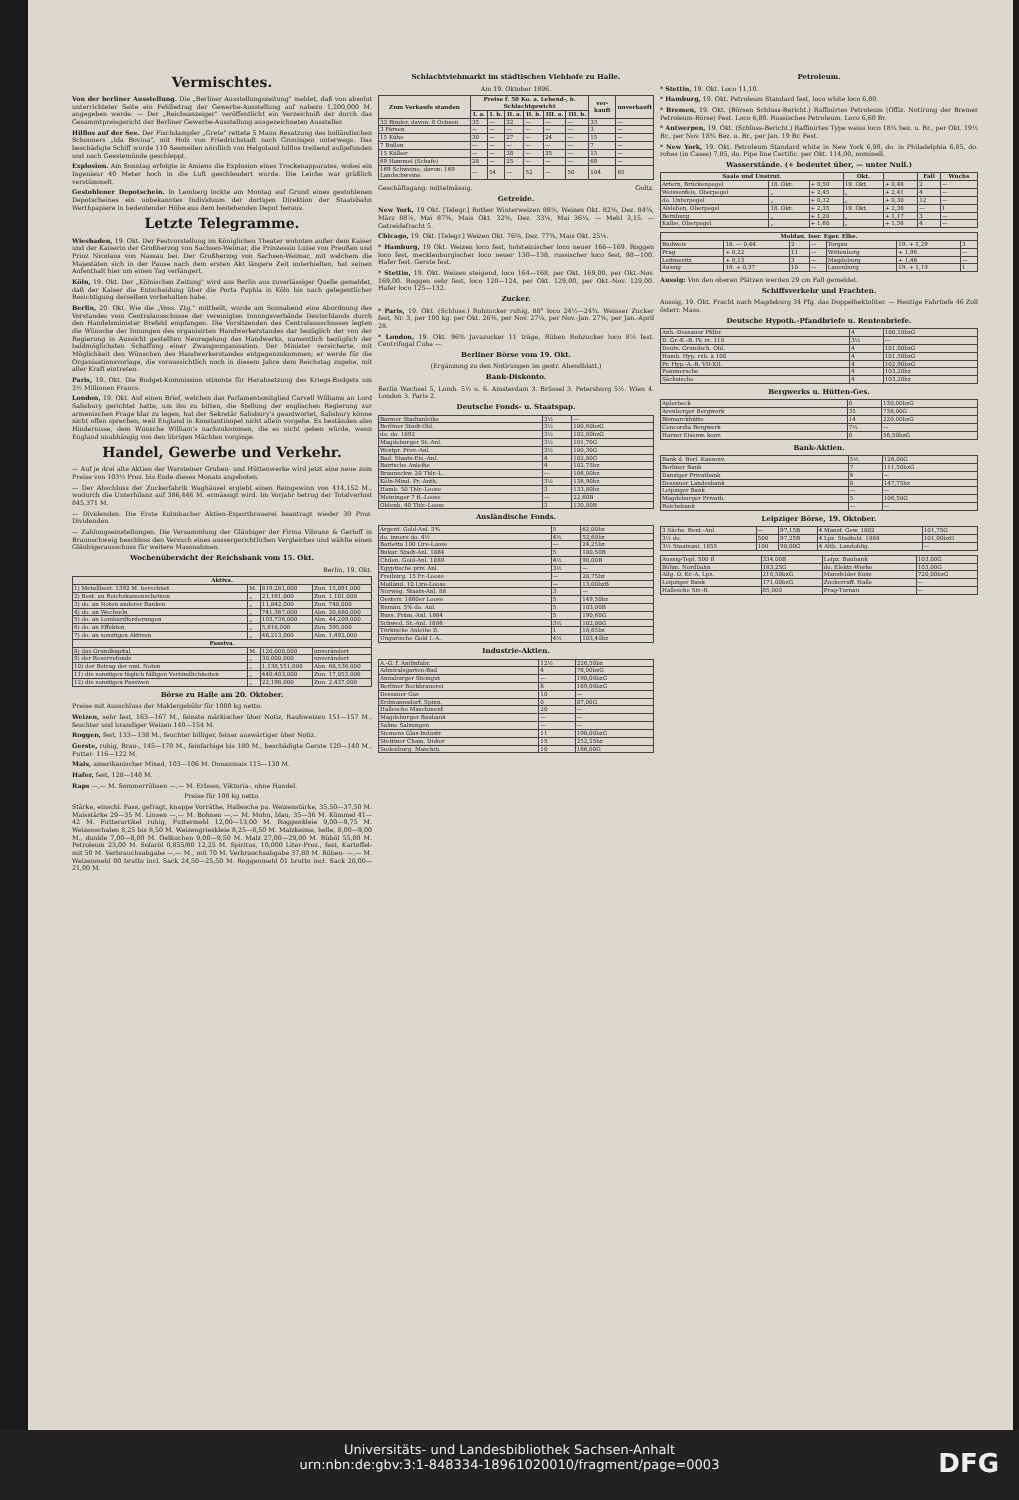Vermischtes.
Von der berliner Ausstellung. Die „Berliner Ausstellungszeitung" meldet, daß von absolut unterrichteter Seite ein Fehlbetrag der Gewerbe-Ausstellung auf nahezu 1,200,000 M. angegeben werde. — Der „Reichsanzeiger" veröffentlicht ein Verzeichniß der durch das Gesammtpreisgericht der Berliner Gewerbe-Ausstellung ausgezeichneten Aussteller.
Hilflos auf der See. Der Fischdampfer „Grete" rettete 5 Mann Besatzung des holländischen Schooners „Ida Bovina", mit Holz von Friedrichstadt nach Groningen unterwegs. Das beschädigte Schiff wurde 110 Seemeilen nördlich von Helgoland hilflos treibend aufgefunden und nach Geestemünde geschleppt.
Explosion. Am Sonntag erfolgte in Amiens die Explosion eines Trockenapparates, wobei ein Ingenieur 40 Meter hoch in die Luft geschleudert wurde. Die Leiche war gräßlich verstümmelt.
Gestohlener Depotschein. In Lemberg lockte am Montag auf Grund eines gestohlenen Depotscheines ein unbekanntes Individuum der dortigen Direktion der Staatsbahn Werthpapiere in bedeutender Höhe aus dem bestehenden Depot heraus.
Letzte Telegramme.
Wiesbaden, 19. Okt. Der Festvorstellung im Königlichen Theater wohnten außer dem Kaiser und der Kaiserin der Großherzog von Sachsen-Weimar, die Prinzessin Luise von Preußen und Prinz Nicolaus von Nassau bei. Der Großherzog von Sachsen-Weimar, mit welchem die Majestäten sich in der Pause nach dem ersten Akt längere Zeit unterhielten, hat seinen Aufenthalt hier um einen Tag verlängert.
Köln, 19. Okt. Der „Kölnischen Zeitung" wird aus Berlin aus zuverlässiger Quelle gemeldet, daß der Kaiser die Entscheidung über die Porta Paphia in Köln bis nach gelegentlicher Besichtigung derselben vorbehalten habe.
Berlin, 20. Okt. Wie die „Voss. Ztg." mittheilt, wurde am Sonnabend eine Abordnung des Vorstandes vom Centralausschusse der vereinigten Innungsverbände Deutschlands durch den Handelsminister Brefeld empfangen. Die Vorsitzenden des Centralausschusses legten die Wünsche der Innungen des organisirten Handwerkerstandes dar bezüglich der von der Regierung in Aussicht gestellten Neuregelung des Handwerks, namentlich bezüglich der baldmöglichsten Schaffung einer Zwangsorganisation. Der Minister versicherte, mit Möglichkeit den Wünschen des Handwerkerstandes entgegenzukommen; er werde für die Organisationsvorlage, die voraussichtlich noch in diesem Jahre dem Reichstag zugehe, mit aller Kraft eintreten.
Paris, 19. Okt. Die Budget-Kommission stimmte für Herabsetzung des Kriegs-Budgets um 3½ Millionen Francs.
London, 19. Okt. Auf einen Brief, welchen das Parlamentsmitglied Carvell Williams an Lord Salisbury gerichtet hatte, um ihn zu bitten, die Stellung der englischen Regierung zur armenischen Frage klar zu legen, hat der Sekretär Salisbury's geantwortet, Salisbury könne nicht offen sprechen, weil England in Konstantinopel nicht allein vorgehe. Es beständen also Hindernisse, dem Wunsche William's nachzukommen, die es nicht geben würde, wenn England unabhängig von den übrigen Mächten vorginge.
Handel, Gewerbe und Verkehr.
— Auf je drei alte Aktien der Warsteiner Gruben- und Hüttenwerke wird jetzt eine neue zum Preise von 103½ Proz. bis Ende dieses Monats angeboten.
— Der Abschluss der Zuckerfabrik Waghäusel ergiebt einen Reingewinn von 414,152 M., wodurch die Unterbilanz auf 386,446 M. ermässigt wird. Im Vorjahr betrug der Totalverlust 845,371 M.
— Dividenden. Die Erste Kulmbacher Aktien-Exportbrauerei beantragt wieder 30 Proz. Dividenden.
— Zahlungseinstellungen. Die Versammlung der Gläubiger der Firma Vibrans & Gerloff in Braunschweig beschloss den Versuch eines aussergerichtlichen Vergleiches und wählte einen Gläubigerausschuss für weitere Massnahmen.
Wochenübersicht der Reichsbank vom 15. Okt.
Berlin, 19. Okt.
| Aktiva. | | | |
| --- | --- | --- | --- |
| 1) Metallbest. 1392 M. berechnet | M. | 819,281,000 | Zun. 15,091,000 |
| 2) Best. an Reichskassenscheinen | „ | 21,161,000 | Zun. 1,101,000 |
| 3) do. an Noten anderer Banken | „ | 11,842,000 | Zun. 748,000 |
| 4) do. an Wechseln | „ | 741,367,000 | Abn. 20,680,000 |
| 5) do. an Lombardforderungen | „ | 103,736,000 | Abn. 44,209,000 |
| 6) do. an Effekten | „ | 5,618,000 | Zun. 395,000 |
| 7) do. an sonstigen Aktiven | „ | 48,213,000 | Abn. 1,492,000 |
| Passiva. | | | |
| 8) das Grundkapital | M. | 120,000,000 | unverändert |
| 9) der Reservefonds | „ | 30,000,000 | unverändert |
| 10) der Betrag der uml. Noten | „ | 1,138,551,000 | Abn. 68,536,000 |
| 11) die sonstigen täglich fälligen Verbindlichkeiten | „ | 440,403,000 | Zun. 17,053,000 |
| 12) die sonstigen Passiven | „ | 22,198,000 | Zun. 2,437,000 |
Börse zu Halle am 20. Oktober.
Preise mit Ausschluss der Maklergebühr für 1000 kg netto.
Weizen, sehr fest, 163—167 M., feinste märkischer über Notiz, Rauhweizen 151—157 M., feuchter und brandiger Weizen 140—154 M.
Roggen, fest, 133—138 M., feuchter billiger, feiner auswärtiger über Notiz.
Gerste, ruhig, Brau-, 145—170 M., feinfarbige bis 180 M., beschädigte Gerste 120—140 M., Futter- 116—122 M.
Mais, amerikanischer Mixed, 103—106 M. Donaumais 115—130 M.
Hafer, fest, 128—148 M.
Raps —,— M. Sommerrübsen —,— M. Erbsen, Viktoria-, ohne Handel.
Preise für 100 kg netto.
Stärke, einschl. Fass, gefragt, knappe Vorräthe, Hallesche pa. Weizenstärke, 35,50—37,50 M. Maisstärke 29—35 M. Linsen —,— M. Bohnen —,— M. Mohn, blau, 35—36 M. Kümmel 41—42 M. Futterartikel ruhig, Futtermehl 12,00—13,00 M. Roggenkleie 9,00—9,75 M. Weizenschalen 8,25 bis 8,50 M. Weizengrieskleie 8,25—8,50 M. Malzkeime, helle, 8,00—9,00 M., dunkle 7,00—8,00 M. Oelkuchen 9,00—9,50 M. Malz 27,00—29,00 M. Rüböl 55,00 M. Petroleum 23,00 M. Solaröl 0,855/80 12,25 M. Spiritus, 10,000 Liter-Proz., fest, Kartoffel- mit 50 M. Verbrauchsabgabe —,— M., mit 70 M. Verbrauchsabgabe 37,80 M. Rüben- —,— M. Weizenmehl 00 brutto incl. Sack 24,50—25,50 M. Roggenmehl 01 brutto incl. Sack 20,00—21,00 M.
Schlachtviehmarkt im städtischen Viehhofe zu Halle.
Am 19. Oktober 1896.
| Zum Verkaufe standen | Preise f. 50 Ko. a. Lebend-, b. Schlachtgewicht | | | | | | ver-kauft | unverkauft |
| --- | --- | --- | --- | --- | --- | --- | --- | --- |
| | I. a. | I. b. | II. a. | II. b. | III. a. | III. b. | | |
| 33 Rinder, davon: 8 Ochsen | 35 | — | 32 | — | — | — | 33 | — |
| 3 Färsen | — | — | — | — | — | — | 3 | — |
| 15 Kühe | 30 | — | 27 | — | 24 | — | 15 | — |
| 7 Bullen | — | — | — | — | — | — | 7 | — |
| 15 Kälber | — | — | 38 | — | 35 | — | 15 | — |
| 69 Hammel (Schafe) | 28 | — | 25 | — | — | — | 69 | — |
| 169 Schweine, davon: 169 Landschweine | — | 54 | — | 52 | — | 50 | 104 | 65 |
Geschäftsgang: mittelmässig. Goltz.
Getreide.
New York, 19 Okt. [Telegr.] Rother Winterweizen 88⅛, Weizen Okt. 82⅛, Dez. 84⅝, März 88⅞, Mai 87⅜, Mais Okt. 32⅝, Dez. 33⅛, Mai 36¼. — Mehl 3,15. — Getreidefracht 5.
Chicago, 19. Okt. [Telegr.] Weizen Okt. 76⅝, Dez. 77⅜, Mais Okt. 25⅛.
* Hamburg, 19 Okt. Weizen loco fest, holsteinischer loco neuer 166—169. Roggen loco fest, mecklenburgischer loco neuer 130—138, russischer loco fest, 98—100. Hafer fest. Gerste fest.
* Stettin, 19. Okt. Weizen steigend, loco 164—168, per Okt. 169,00, per Okt.-Nov. 169,00. Roggen sehr fest, loco 120—124, per Okt. 129,00, per Okt.-Nov. 129,00. Hafer loco 125—132.
Zucker.
* Paris, 19. Okt. (Schluss.) Rohzucker ruhig, 88° loco 24½—24¾. Weisser Zucker fest, Nr. 3, per 100 kg. per Okt. 26⅜, per Nov. 27⅛, per Nov.-Jan. 27⅜, per Jan.-April 28.
* London, 19. Okt. 96% Javazucker 11 träge, Rüben Rohzucker loco 8⅞ fest. Centrifugal Cuba —.
Berliner Börse vom 19. Okt.
(Ergänzung zu den Notirungen im gestr. Abendblatt.)
Bank-Diskonto.
Berlin Wechsel 5, Lomb. 5½ u. 6. Amsterdam 3. Brüssel 3. Petersburg 5½. Wien 4. London 3. Paris 2.
Deutsche Fonds- u. Staatspap.
| Barmer Stadtanleihe | 3½ | — |
| Berliner Stadt-Obl. | 3½ | 100,60bzG |
| do. do. 1892 | 3½ | 102,00bzG |
| Magdeburger St.-Anl. | 3½ | 101,70G |
| Westpr. Prov.-Anl. | 3½ | 100,30G |
| Bad. Staats-Eis.-Anl. | 4 | 102,80G |
| Bairische Anleihe | 4 | 102,75bz |
| Braunschw. 20 Thlr.-L. | — | 106,00bz |
| Köln-Mind. Pr.-Anth. | 3½ | 138,90bz |
| Hamb. 50 Thlr.-Loose | 3 | 133,80bz |
| Meininger 7 fl.-Loose | — | 22,60B |
| Oldenb. 40 Thlr.-Loose | 3 | 130,00B |
Ausländische Fonds.
| Argent. Gold-Anl. 5% | 5 | 62,00bz |
| do. innere do. 4½ | 4½ | 52,60bz |
| Barletta 100 Lire-Loose | — | 24,25bz |
| Bukar. Stadt-Anl. 1884 | 5 | 100,50B |
| Chilen. Gold-Anl. 1889 | 4½ | 90,00B |
| Egyptische priv. Anl. | 3½ | — |
| Freiburg. 15 Fr.-Loose | — | 28,75bz |
| Mailänd. 10 Lire-Loose | — | 13,00bzB |
| Norweg. Staats-Anl. 88 | 3 | — |
| Oesterr. 1860er Loose | 5 | 149,50bz |
| Rumän. 5% do. Anl. | 5 | 103,00B |
| Russ. Präm.-Anl. 1864 | 5 | 190,60G |
| Schwed. St.-Anl. 1886 | 3½ | 102,00G |
| Türkische Anleihe D. | 1 | 18,65bz |
| Ungarische Gold I.-A. | 4½ | 103,40bz |
Industrie-Aktien.
| A.-G. f. Anilinfabr. | 12½ | 226,50bz |
| Admiralsgarten-Bad | 4 | 78,00bzG |
| Annaburger Steingut | — | 190,00bzG |
| Berliner Bockbrauerei | 8 | 169,00bzG |
| Dessauer Gas | 10 | — |
| Erdmannsdorf. Spinn. | 0 | 87,00G |
| Hallesche Maschinenf. | 20 | — |
| Magdeburger Baubank | — | — |
| Saline Salzungen | — | — |
| Siemens Glas-Industr. | 11 | 198,00bzG |
| Stettiner Cham. Didier | 15 | 252,25bz |
| Sudenburg. Maschin. | 10 | 166,00G |
Petroleum.
* Stettin, 19. Okt. Loco 11,10.
* Hamburg, 19. Okt. Petroleum Standard fest, loco white loco 6,80.
* Bremen, 19. Okt. (Börsen Schluss-Bericht.) Raffinirtes Petroleum (Offiz. Notirung der Bremer Petroleum-Börse) Fest. Loco 6,80. Russisches Petroleum. Loco 6,60 Br.
* Antwerpen, 19. Okt. (Schluss-Bericht.) Raffinirtes Type weiss loco 18¼ bez. u. Br., per Okt. 19½ Br., per Nov. 18¾ Bez. u. Br., per Jan. 19 Br. Fest.
* New York, 19. Okt. Petroleum Standard white in New York 6,90, do. in Philadelphia 6,85, do. rohes (in Cases) 7,85, do. Pipe line Certific. per Okt. 114,00, nominell.
Wasserstände. (+ bedeutet über, — unter Null.)
| Saale und Unstrut. | | | Okt. | | Fall | Wuchs |
| --- | --- | --- | --- | --- | --- | --- |
| Artern, Brückenpegel | 18. Okt. | + 0,50 | 19. Okt. | + 0,48 | 2 | — |
| Weissenfels, Oberpegel | „ | + 2,45 | „ | + 2,41 | 4 | — |
| do. Unterpegel | „ | + 0,32 | „ | + 0,30 | 12 | — |
| Alsleben, Oberpegel | 18. Okt. | + 2,35 | 19. Okt. | + 2,36 | — | 1 |
| Bernburg | „ | + 1,20 | „ | + 1,17 | 3 | — |
| Kalbe, Oberpegel | „ | + 1,60 | „ | + 1,56 | 4 | — |
| Moldau. Iser. Eger. Elbe. | | | | | | |
| --- | --- | --- | --- | --- | --- | --- |
| Budweis | 18. — 0,44 | 2 | — | Torgau | 19. + 1,29 | 3 |
| Prag | + 0,22 | 11 | — | Wittenberg | + 1,96 | — |
| Leitmeritz | + 0,13 | 3 | — | Magdeburg | + 1,46 | — |
| Aussig | 19. + 0,37 | 10 | — | Lauenburg | 19. + 1,19 | 1 |
Aussig: Von den oberen Plätzen werden 29 cm Fall gemeldet.
Schiffsverkehr und Frachten.
Aussig, 19. Okt. Fracht nach Magdeburg 34 Pfg. das Doppelhektoliter. — Heutige Fahrtiefe 46 Zoll österr. Mass.
Deutsche Hypoth.-Pfandbriefe u. Rentenbriefe.
| Anh.-Dessauer Pfdbr. | 4 | 100,10bzG |
| D. Gr.-K.-B. IV. rz. 110 | 3½ | — |
| Deuts. Grundsch. Obl. | 4 | 101,00bzG |
| Hamb. Hyp. rzb. à 100 | 4 | 101,50bzG |
| Pr. Hyp.-A.-B. VII-XII. | 4 | 102,90bzG |
| Pommersche | 4 | 103,20bz |
| Sächsische | 4 | 103,20bz |
Bergwerks u. Hütten-Ges.
| Aplerbeck | 0 | 130,00bzG |
| Arenberger Bergwerk | 35 | 738,00G |
| Bismarckhütte | 14 | 220,00bzG |
| Concordia Bergwerk | 7½ | — |
| Harzer Eisenw. konv. | 0 | 56,50bzG |
Bank-Aktien.
| Bank d. Berl. Kassenv. | 5½ | 126,00G |
| Berliner Bank | 7 | 111,50bzG |
| Danziger Privatbank | 6 | — |
| Dessauer Landesbank | 8 | 147,75bz |
| Leipziger Bank | — | — |
| Magdeburger Privatb. | 5 | 106,50G |
| Reichsbank | — | — |
Leipziger Börse, 19. Oktober.
| 3 Sächs. Rent.-Anl | — | 97,15B | 4 Mansf. Gew. 1882 | 101,75G |
| 3½ do. | 500 | 97,25B | 4 Lpz. Stadtobl. 1884 | 101,00bzG |
| 3½ Staatsanl. 1855 | 100 | 98,00G | 4 Altb. Landoblig. | — |
| Aussig-Tepl. 500 fl | 334,00B | Leipz. Baubank | 103,00G |
| Böhm. Nordbahn | 183,25G | do. Elektr.-Werke | 103,00G |
| Allg. D. Kr.-A. Lpz. | 210,50bzG | Mansfelder Kuxe | 720,00bzG |
| Leipziger Bank | 171,00bzG | Zuckerraff. Halle | — |
| Hallesche Str.-B. | 85,000 | Prag-Turnau | — |
Universitäts- und Landesbibliothek Sachsen-Anhalt
urn:nbn:de:gbv:3:1-848334-18961020010/fragment/page=0003
DFG